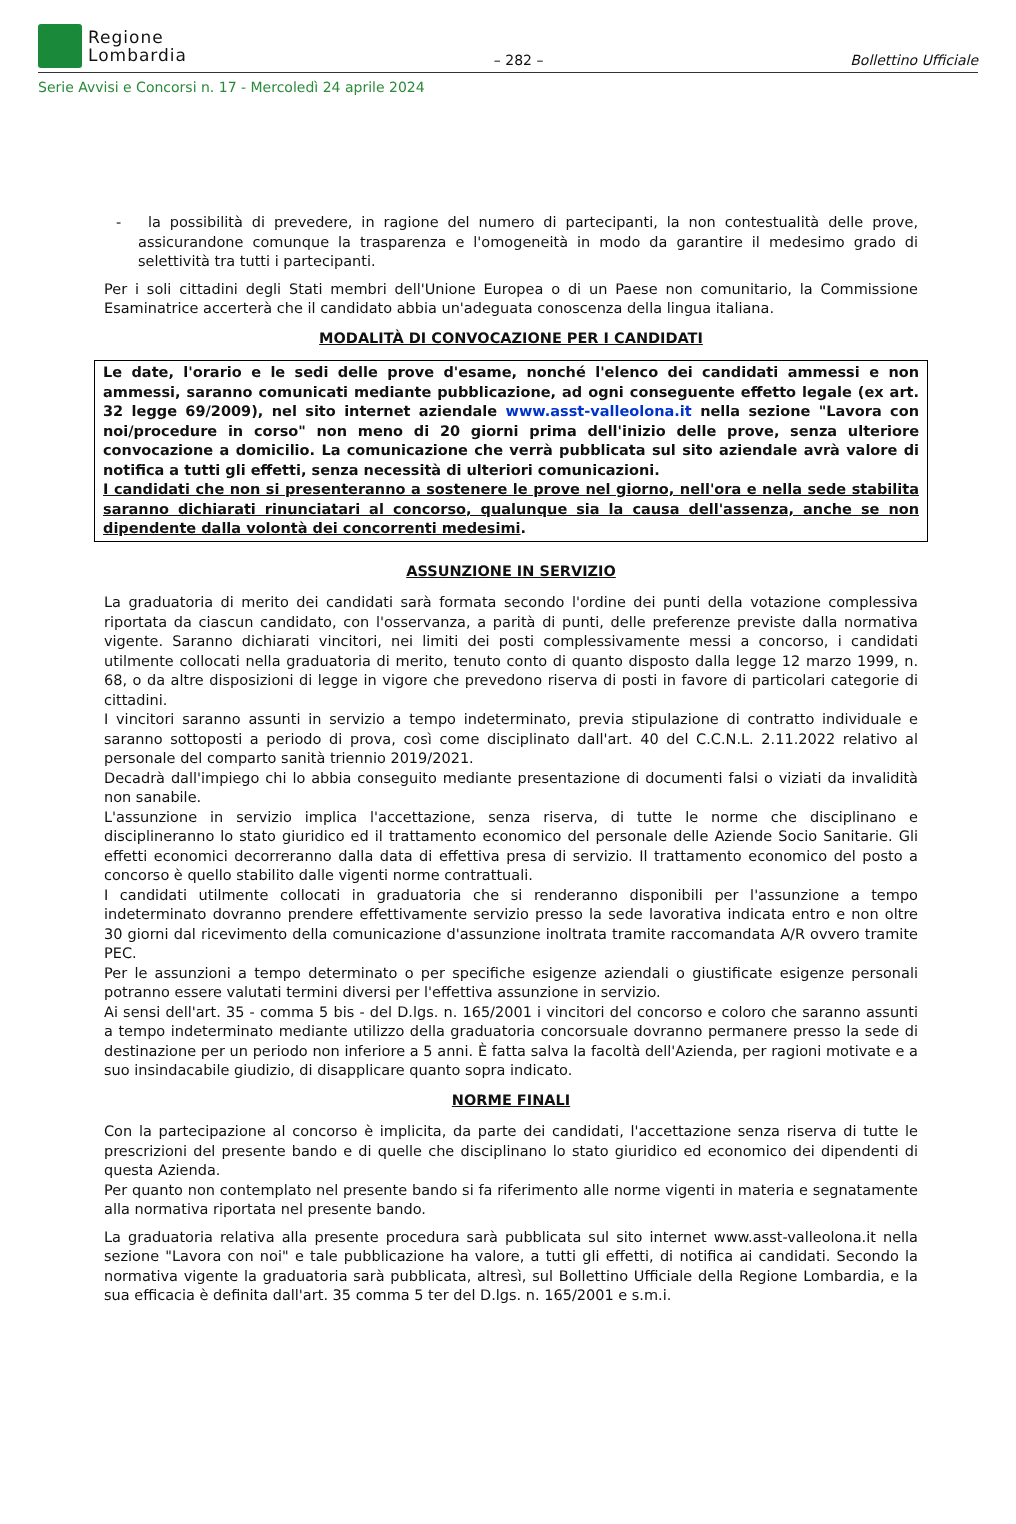Regione
Lombardia
– 282 –
Bollettino Ufficiale
Serie Avvisi e Concorsi n. 17 - Mercoledì 24 aprile 2024
- la possibilità di prevedere, in ragione del numero di partecipanti, la non contestualità delle prove, assicurandone comunque la trasparenza e l'omogeneità in modo da garantire il medesimo grado di selettività tra tutti i partecipanti.
Per i soli cittadini degli Stati membri dell'Unione Europea o di un Paese non comunitario, la Commissione Esaminatrice accerterà che il candidato abbia un'adeguata conoscenza della lingua italiana.
MODALITÀ DI CONVOCAZIONE PER I CANDIDATI
Le date, l'orario e le sedi delle prove d'esame, nonché l'elenco dei candidati ammessi e non ammessi, saranno comunicati mediante pubblicazione, ad ogni conseguente effetto legale (ex art. 32 legge 69/2009), nel sito internet aziendale www.asst-valleolona.it nella sezione "Lavora con noi/procedure in corso" non meno di 20 giorni prima dell'inizio delle prove, senza ulteriore convocazione a domicilio. La comunicazione che verrà pubblicata sul sito aziendale avrà valore di notifica a tutti gli effetti, senza necessità di ulteriori comunicazioni.
I candidati che non si presenteranno a sostenere le prove nel giorno, nell'ora e nella sede stabilita saranno dichiarati rinunciatari al concorso, qualunque sia la causa dell'assenza, anche se non dipendente dalla volontà dei concorrenti medesimi.
ASSUNZIONE IN SERVIZIO
La graduatoria di merito dei candidati sarà formata secondo l'ordine dei punti della votazione complessiva riportata da ciascun candidato, con l'osservanza, a parità di punti, delle preferenze previste dalla normativa vigente. Saranno dichiarati vincitori, nei limiti dei posti complessivamente messi a concorso, i candidati utilmente collocati nella graduatoria di merito, tenuto conto di quanto disposto dalla legge 12 marzo 1999, n. 68, o da altre disposizioni di legge in vigore che prevedono riserva di posti in favore di particolari categorie di cittadini.
I vincitori saranno assunti in servizio a tempo indeterminato, previa stipulazione di contratto individuale e saranno sottoposti a periodo di prova, così come disciplinato dall'art. 40 del C.C.N.L. 2.11.2022 relativo al personale del comparto sanità triennio 2019/2021.
Decadrà dall'impiego chi lo abbia conseguito mediante presentazione di documenti falsi o viziati da invalidità non sanabile.
L'assunzione in servizio implica l'accettazione, senza riserva, di tutte le norme che disciplinano e disciplineranno lo stato giuridico ed il trattamento economico del personale delle Aziende Socio Sanitarie. Gli effetti economici decorreranno dalla data di effettiva presa di servizio. Il trattamento economico del posto a concorso è quello stabilito dalle vigenti norme contrattuali.
I candidati utilmente collocati in graduatoria che si renderanno disponibili per l'assunzione a tempo indeterminato dovranno prendere effettivamente servizio presso la sede lavorativa indicata entro e non oltre 30 giorni dal ricevimento della comunicazione d'assunzione inoltrata tramite raccomandata A/R ovvero tramite PEC.
Per le assunzioni a tempo determinato o per specifiche esigenze aziendali o giustificate esigenze personali potranno essere valutati termini diversi per l'effettiva assunzione in servizio.
Ai sensi dell'art. 35 - comma 5 bis - del D.lgs. n. 165/2001 i vincitori del concorso e coloro che saranno assunti a tempo indeterminato mediante utilizzo della graduatoria concorsuale dovranno permanere presso la sede di destinazione per un periodo non inferiore a 5 anni. È fatta salva la facoltà dell'Azienda, per ragioni motivate e a suo insindacabile giudizio, di disapplicare quanto sopra indicato.
NORME FINALI
Con la partecipazione al concorso è implicita, da parte dei candidati, l'accettazione senza riserva di tutte le prescrizioni del presente bando e di quelle che disciplinano lo stato giuridico ed economico dei dipendenti di questa Azienda.
Per quanto non contemplato nel presente bando si fa riferimento alle norme vigenti in materia e segnatamente alla normativa riportata nel presente bando.
La graduatoria relativa alla presente procedura sarà pubblicata sul sito internet www.asst-valleolona.it nella sezione "Lavora con noi" e tale pubblicazione ha valore, a tutti gli effetti, di notifica ai candidati. Secondo la normativa vigente la graduatoria sarà pubblicata, altresì, sul Bollettino Ufficiale della Regione Lombardia, e la sua efficacia è definita dall'art. 35 comma 5 ter del D.lgs. n. 165/2001 e s.m.i.